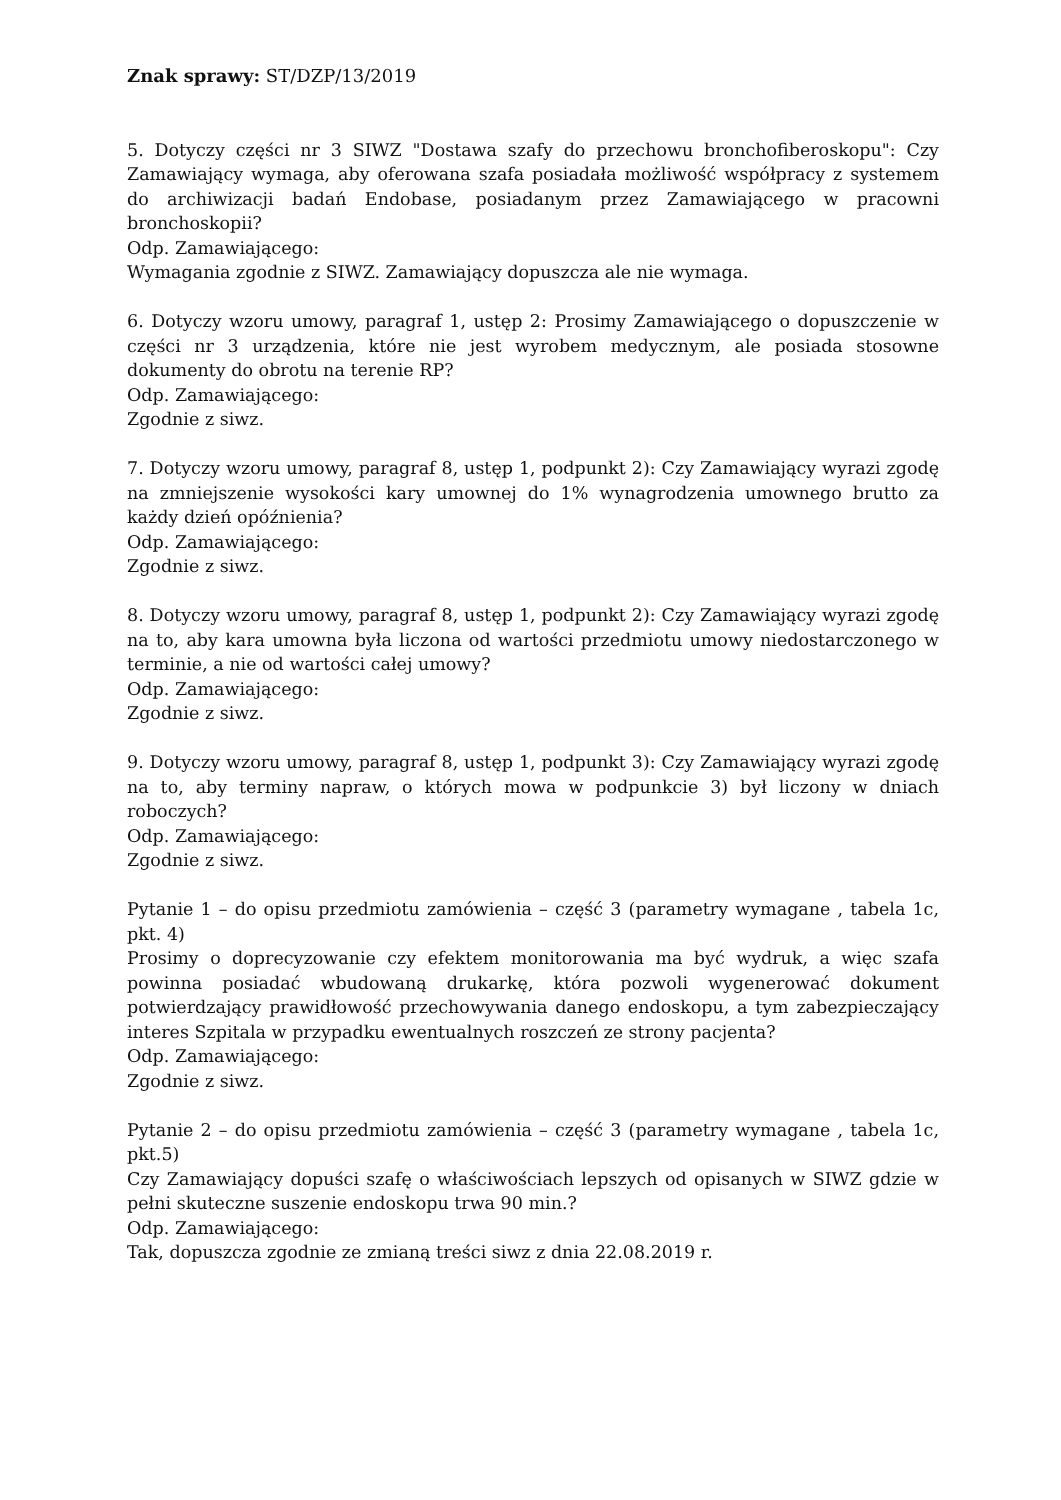Znak sprawy: ST/DZP/13/2019
5. Dotyczy części nr 3 SIWZ "Dostawa szafy do przechowu bronchofiberoskopu": Czy Zamawiający wymaga, aby oferowana szafa posiadała możliwość współpracy z systemem do archiwizacji badań Endobase, posiadanym przez Zamawiającego w pracowni bronchoskopii?
Odp. Zamawiającego:
Wymagania zgodnie z SIWZ. Zamawiający dopuszcza ale nie wymaga.
6. Dotyczy wzoru umowy, paragraf 1, ustęp 2: Prosimy Zamawiającego o dopuszczenie w części nr 3 urządzenia, które nie jest wyrobem medycznym, ale posiada stosowne dokumenty do obrotu na terenie RP?
Odp. Zamawiającego:
Zgodnie z siwz.
7. Dotyczy wzoru umowy, paragraf 8, ustęp 1, podpunkt 2): Czy Zamawiający wyrazi zgodę na zmniejszenie wysokości kary umownej do 1% wynagrodzenia umownego brutto za każdy dzień opóźnienia?
Odp. Zamawiającego:
Zgodnie z siwz.
8. Dotyczy wzoru umowy, paragraf 8, ustęp 1, podpunkt 2): Czy Zamawiający wyrazi zgodę na to, aby kara umowna była liczona od wartości przedmiotu umowy niedostarczonego w terminie, a nie od wartości całej umowy?
Odp. Zamawiającego:
Zgodnie z siwz.
9. Dotyczy wzoru umowy, paragraf 8, ustęp 1, podpunkt 3): Czy Zamawiający wyrazi zgodę na to, aby terminy napraw, o których mowa w podpunkcie 3) był liczony w dniach roboczych?
Odp. Zamawiającego:
Zgodnie z siwz.
Pytanie 1 – do opisu przedmiotu zamówienia – część 3 (parametry wymagane , tabela 1c, pkt. 4)
Prosimy o doprecyzowanie czy efektem monitorowania ma być wydruk, a więc szafa powinna posiadać wbudowaną drukarkę, która pozwoli wygenerować dokument potwierdzający prawidłowość przechowywania danego endoskopu, a tym zabezpieczający interes Szpitala w przypadku ewentualnych roszczeń ze strony pacjenta?
Odp. Zamawiającego:
Zgodnie z siwz.
Pytanie 2 – do opisu przedmiotu zamówienia – część 3 (parametry wymagane , tabela 1c, pkt.5)
Czy Zamawiający dopuści szafę o właściwościach lepszych od opisanych w SIWZ gdzie w pełni skuteczne suszenie endoskopu trwa 90 min.?
Odp. Zamawiającego:
Tak, dopuszcza zgodnie ze zmianą treści siwz z dnia 22.08.2019 r.